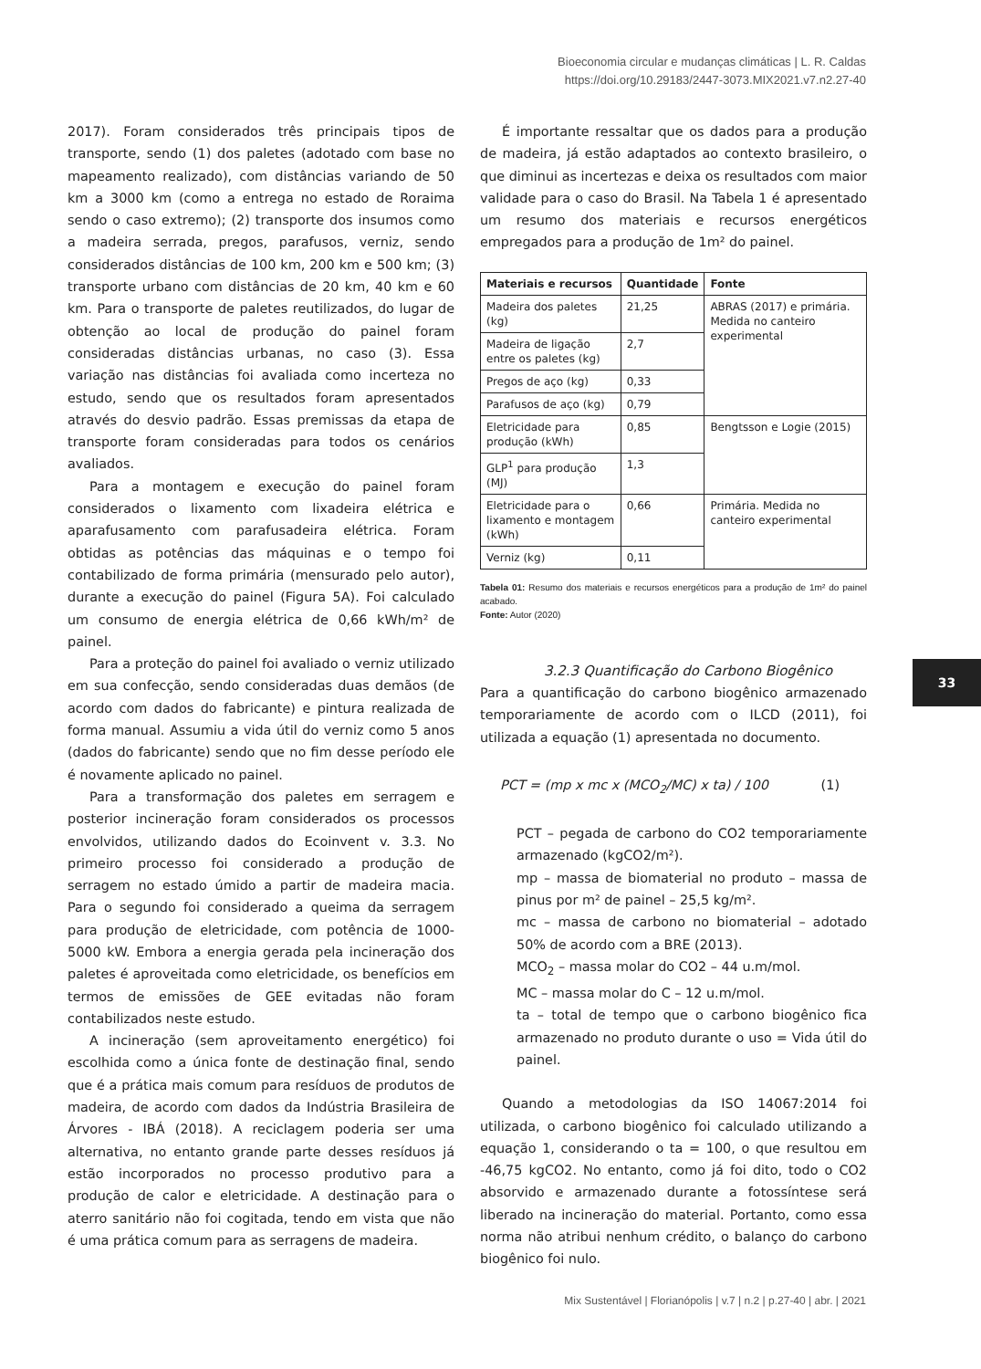Bioeconomia circular e mudanças climáticas | L. R. Caldas
https://doi.org/10.29183/2447-3073.MIX2021.v7.n2.27-40
2017). Foram considerados três principais tipos de transporte, sendo (1) dos paletes (adotado com base no mapeamento realizado), com distâncias variando de 50 km a 3000 km (como a entrega no estado de Roraima sendo o caso extremo); (2) transporte dos insumos como a madeira serrada, pregos, parafusos, verniz, sendo considerados distâncias de 100 km, 200 km e 500 km; (3) transporte urbano com distâncias de 20 km, 40 km e 60 km. Para o transporte de paletes reutilizados, do lugar de obtenção ao local de produção do painel foram consideradas distâncias urbanas, no caso (3). Essa variação nas distâncias foi avaliada como incerteza no estudo, sendo que os resultados foram apresentados através do desvio padrão. Essas premissas da etapa de transporte foram consideradas para todos os cenários avaliados.
Para a montagem e execução do painel foram considerados o lixamento com lixadeira elétrica e aparafusamento com parafusadeira elétrica. Foram obtidas as potências das máquinas e o tempo foi contabilizado de forma primária (mensurado pelo autor), durante a execução do painel (Figura 5A). Foi calculado um consumo de energia elétrica de 0,66 kWh/m² de painel.
Para a proteção do painel foi avaliado o verniz utilizado em sua confecção, sendo consideradas duas demãos (de acordo com dados do fabricante) e pintura realizada de forma manual. Assumiu a vida útil do verniz como 5 anos (dados do fabricante) sendo que no fim desse período ele é novamente aplicado no painel.
Para a transformação dos paletes em serragem e posterior incineração foram considerados os processos envolvidos, utilizando dados do Ecoinvent v. 3.3. No primeiro processo foi considerado a produção de serragem no estado úmido a partir de madeira macia. Para o segundo foi considerado a queima da serragem para produção de eletricidade, com potência de 1000-5000 kW. Embora a energia gerada pela incineração dos paletes é aproveitada como eletricidade, os benefícios em termos de emissões de GEE evitadas não foram contabilizados neste estudo.
A incineração (sem aproveitamento energético) foi escolhida como a única fonte de destinação final, sendo que é a prática mais comum para resíduos de produtos de madeira, de acordo com dados da Indústria Brasileira de Árvores - IBÁ (2018). A reciclagem poderia ser uma alternativa, no entanto grande parte desses resíduos já estão incorporados no processo produtivo para a produção de calor e eletricidade. A destinação para o aterro sanitário não foi cogitada, tendo em vista que não é uma prática comum para as serragens de madeira.
É importante ressaltar que os dados para a produção de madeira, já estão adaptados ao contexto brasileiro, o que diminui as incertezas e deixa os resultados com maior validade para o caso do Brasil. Na Tabela 1 é apresentado um resumo dos materiais e recursos energéticos empregados para a produção de 1m² do painel.
| Materiais e recursos | Quantidade | Fonte |
| --- | --- | --- |
| Madeira dos paletes (kg) | 21,25 | ABRAS (2017) e primária. Medida no canteiro experimental |
| Madeira de ligação entre os paletes (kg) | 2,7 | |
| Pregos de aço (kg) | 0,33 | |
| Parafusos de aço (kg) | 0,79 | |
| Eletricidade para produção (kWh) | 0,85 | Bengtsson e Logie (2015) |
| GLP<sup>1</sup> para produção (MJ) | 1,3 | |
| Eletricidade para o lixamento e montagem (kWh) | 0,66 | Primária. Medida no canteiro experimental |
| Verniz (kg) | 0,11 | |
Tabela 01: Resumo dos materiais e recursos energéticos para a produção de 1m² do painel acabado.
Fonte: Autor (2020)
3.2.3 Quantificação do Carbono Biogênico
Para a quantificação do carbono biogênico armazenado temporariamente de acordo com o ILCD (2011), foi utilizada a equação (1) apresentada no documento.
PCT = (mp x mc x (MCO<sub>2</sub>/MC) x ta) / 100 (1)
PCT – pegada de carbono do CO2 temporariamente armazenado (kgCO2/m²).
mp – massa de biomaterial no produto – massa de pinus por m² de painel – 25,5 kg/m².
mc – massa de carbono no biomaterial – adotado 50% de acordo com a BRE (2013).
MCO<sub>2</sub> – massa molar do CO2 – 44 u.m/mol.
MC – massa molar do C – 12 u.m/mol.
ta – total de tempo que o carbono biogênico fica armazenado no produto durante o uso = Vida útil do painel.
Quando a metodologias da ISO 14067:2014 foi utilizada, o carbono biogênico foi calculado utilizando a equação 1, considerando o ta = 100, o que resultou em -46,75 kgCO2. No entanto, como já foi dito, todo o CO2 absorvido e armazenado durante a fotossíntese será liberado na incineração do material. Portanto, como essa norma não atribui nenhum crédito, o balanço do carbono biogênico foi nulo.
33
Mix Sustentável | Florianópolis | v.7 | n.2 | p.27-40 | abr. | 2021